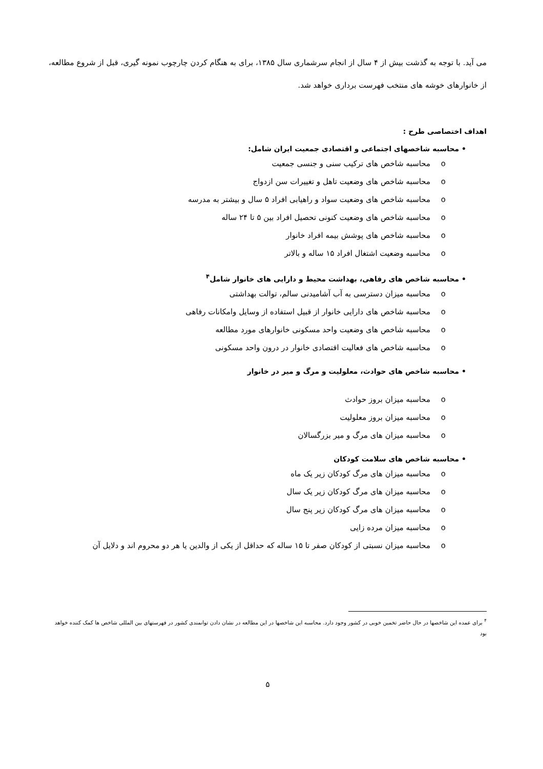می آید. با توجه به گذشت بیش از ۴ سال از انجام سرشماری سال ۱۳۸۵، برای به هنگام کردن چارچوب نمونه گیری، قبل از شروع مطالعه، از خانوارهای خوشه های منتخب فهرست برداری خواهد شد.
اهداف اختصاصی طرح :
• محاسبه شاخصهای اجتماعی و اقتصادی جمعیت ایران شامل:
o محاسبه شاخص های ترکیب سنی و جنسی جمعیت
o محاسبه شاخص های وضعیت تاهل و تغییرات سن ازدواج
o محاسبه شاخص های وضعیت سواد و راهیابی افراد ۵ سال و بیشتر به مدرسه
o محاسبه شاخص های وضعیت کنونی تحصیل افراد بین ۵ تا ۲۴ ساله
o محاسبه شاخص های پوشش بیمه افراد خانوار
o محاسبه وضعیت اشتغال افراد ۱۵ ساله و بالاتر
• محاسبه شاخص های رفاهی، بهداشت محیط و دارایی های خانوار شامل<sup>۴</sup>
o محاسبه میزان دسترسی به آب آشامیدنی سالم، توالت بهداشتی
o محاسبه شاخص های دارایی خانوار از قبیل استفاده از وسایل وامکانات رفاهی
o محاسبه شاخص های وضعیت واحد مسکونی خانوارهای مورد مطالعه
o محاسبه شاخص های فعالیت اقتصادی خانوار در درون واحد مسکونی
• محاسبه شاخص های حوادث، معلولیت و مرگ و میر در خانوار
o محاسبه میزان بروز حوادث
o محاسبه میزان بروز معلولیت
o محاسبه میزان های مرگ و میر بزرگسالان
• محاسبه شاخص های سلامت کودکان
o محاسبه میزان های مرگ کودکان زیر یک ماه
o محاسبه میزان های مرگ کودکان زیر یک سال
o محاسبه میزان های مرگ کودکان زیر پنج سال
o محاسبه میزان مرده زایی
o محاسبه میزان نسبتی از کودکان صفر تا ۱۵ ساله که حداقل از یکی از والدین یا هر دو محروم اند و دلایل آن
<sup>۴</sup> برای عمده این شاخصها در حال حاضر تخمین خوبی در کشور وجود دارد. محاسبه این شاخصها در این مطالعه در نشان دادن توانمندی کشور در فهرستهای بین المللی شاخص ها کمک کننده خواهد بود
۵